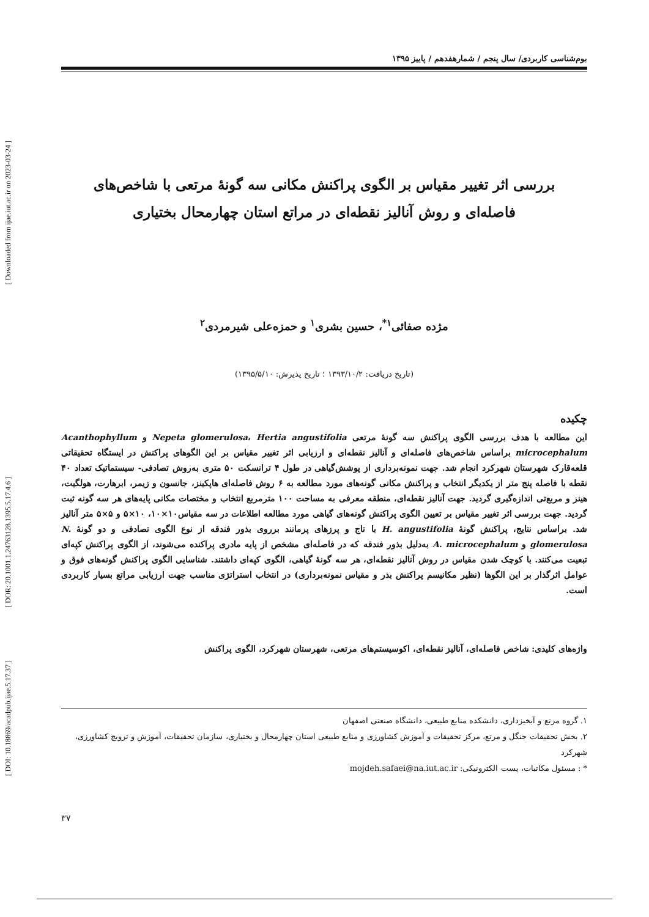[ Downloaded from ijae.iut.ac.ir on 2023-03-24 ]
[ DOR: 20.1001.1.24763128.1395.5.17.4.6 ]
[ DOI: 10.18869/acadpub.ijae.5.17.37 ]
بوم‌شناسی کاربردی/ سال پنجم / شمارهفدهم / پاییز ۱۳۹۵
بررسی اثر تغییر مقیاس بر الگوی پراکنش مکانی سه گونهٔ مرتعی با شاخص‌های
فاصله‌ای و روش آنالیز نقطه‌ای در مراتع استان چهارمحال بختیاری
مژده صفائی<sup>۱*</sup>، حسین بشری<sup>۱</sup> و حمزه‌علی شیرمردی<sup>۲</sup>
(تاریخ دریافت: ۱۳۹۳/۱۰/۲ ؛ تاریخ پذیرش: ۱۳۹۵/۵/۱۰)
چکیده
این مطالعه با هدف بررسی الگوی پراکنش سه گونهٔ مرتعی Nepeta glomerulosa، Hertia angustifolia و Acanthophyllum microcephalum براساس شاخص‌های فاصله‌ای و آنالیز نقطه‌ای و ارزیابی اثر تغییر مقیاس بر این الگوهای پراکنش در ایستگاه تحقیقاتی قلعه‌قارک شهرستان شهرکرد انجام شد. جهت نمونه‌برداری از پوشش‌گیاهی در طول ۴ ترانسکت ۵۰ متری به‌روش تصادفی- سیستماتیک تعداد ۴۰ نقطه با فاصله پنج متر از یکدیگر انتخاب و پراکنش مکانی گونه‌های مورد مطالعه به ۶ روش فاصله‌ای هاپکینز، جانسون و زیمر، ابرهارت، هولگیت، هینز و مربع‌تی اندازه‌گیری گردید. جهت آنالیز نقطه‌ای، منطقه معرفی به مساحت ۱۰۰ مترمربع انتخاب و مختصات مکانی پایه‌های هر سه گونه ثبت گردید. جهت بررسی اثر تغییر مقیاس بر تعیین الگوی پراکنش گونه‌های گیاهی مورد مطالعه اطلاعات در سه مقیاس۱۰×۱۰، ۱۰×۵ و ۵×۵ متر آنالیز شد. براساس نتایج، پراکنش گونهٔ H. angustifolia با تاج و پرزهای پرمانند برروی بذور فندقه از نوع الگوی تصادفی و دو گونهٔ N. glomerulosa و A. microcephalum به‌دلیل بذور فندقه که در فاصله‌ای مشخص از پایه مادری پراکنده می‌شوند، از الگوی پراکنش کپه‌ای تبعیت می‌کنند. با کوچک شدن مقیاس در روش آنالیز نقطه‌ای، هر سه گونهٔ گیاهی، الگوی کپه‌ای داشتند. شناسایی الگوی پراکنش گونه‌های فوق و عوامل اثرگذار بر این الگوها (نظیر مکانیسم پراکنش بذر و مقیاس نمونه‌برداری) در انتخاب استراتژی مناسب جهت ارزیابی مراتع بسیار کاربردی است.
واژه‌های کلیدی: شاخص فاصله‌ای، آنالیز نقطه‌ای، اکوسیستم‌های مرتعی، شهرستان شهرکرد، الگوی پراکنش
۱. گروه مرتع و آبخیزداری، دانشکده منابع طبیعی، دانشگاه صنعتی اصفهان
۲. بخش تحقیقات جنگل و مرتع، مرکز تحقیقات و آموزش کشاورزی و منابع طبیعی استان چهارمحال و بختیاری، سازمان تحقیقات، آموزش و ترویج کشاورزی، شهرکرد
* : مسئول مکاتبات، پست الکترونیکی: mojdeh.safaei@na.iut.ac.ir
۳۷